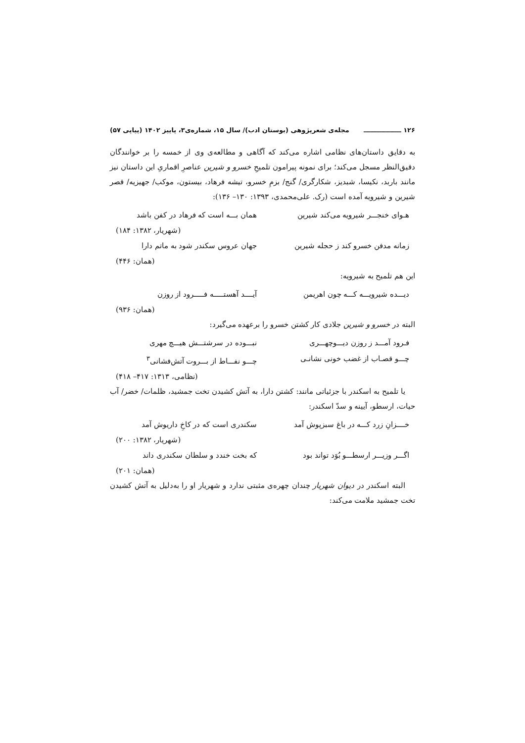۱۲۶ ـــــــــــــــــ مجله‌ی شعرپژوهی (بوستان ادب)/ سال ۱۵، شماره‌ی۳، پاییز ۱۴۰۲ (پیاپی ۵۷)
به دقایق داستان‌های نظامی اشاره می‌کند که آگاهی و مطالعه‌ی وی از خمسه را بر خوانندگان دقیق‌النظر مسجل می‌کند؛ برای نمونه پیرامون تلمیحِ خسرو و شیرین عناصرِ اقماریِ این داستان نیز مانند باربد، نکیسا، شبدیز، شکارگری/ گنج/ بزمِ خسرو، تیشه فرهاد، بیستون، موکب/ جهیزیه/ قصر شیرین و شیرویه آمده است (رک. علی‌محمدی، ۱۳۹۳: ۱۳۰– ۱۳۶):
هـوای خنجـــر شیرویه می‌کند شیرین همان بـــه است که فرهاد در کفن باشد
(شهریار، ۱۳۸۲: ۱۸۴)
زمانه مدفن خسرو کند ز حجله شیرین جهان عروس سکندر شود به ماتم دارا
(همان: ۴۴۶)
این هم تلمیح به شیرویه:
دیـــده شیرویـــه کـــه چون اهریمن آیــــد آهستـــــه فـــــرود از روزن
(همان: ۹۳۶)
البته در خسرو و شیرین جلادی کار کشتن خسرو را برعهده می‌گیرد:
فـرود آمـــد ز روزن دیـــوچهـــری نبـــوده در سرشتـــش هیـــچ مهری
چـــو قصـاب از غضب خونی نشانـی چـــو نفـــاط از بـــروت آتش‌فشانی<sup>۳</sup>
(نظامی، ۱۳۱۳: ۴۱۷– ۴۱۸)
یا تلمیح به اسکندر با جزئیاتی مانند: کشتن دارا، به آتش کشیدن تخت جمشید، ظلمات/ خضر/ آب حیات، ارسطو، آیینه و سدّ اسکندر:
خــــزانِ زرد کـــه در باغ سبزپوش آمد سکندری است که در کاخِ داریوش آمد
(شهریار، ۱۳۸۲: ۲۰۰)
اگـــر وزیـــر ارسطـــو بُوَد تواند بود که بخت خندد و سلطان سکندری داند
(همان: ۲۰۱)
البته اسکندر در دیوان شهریار چندان چهره‌ی مثبتی ندارد و شهریار او را به‌دلیل به آتش کشیدن تخت جمشید ملامت می‌کند: